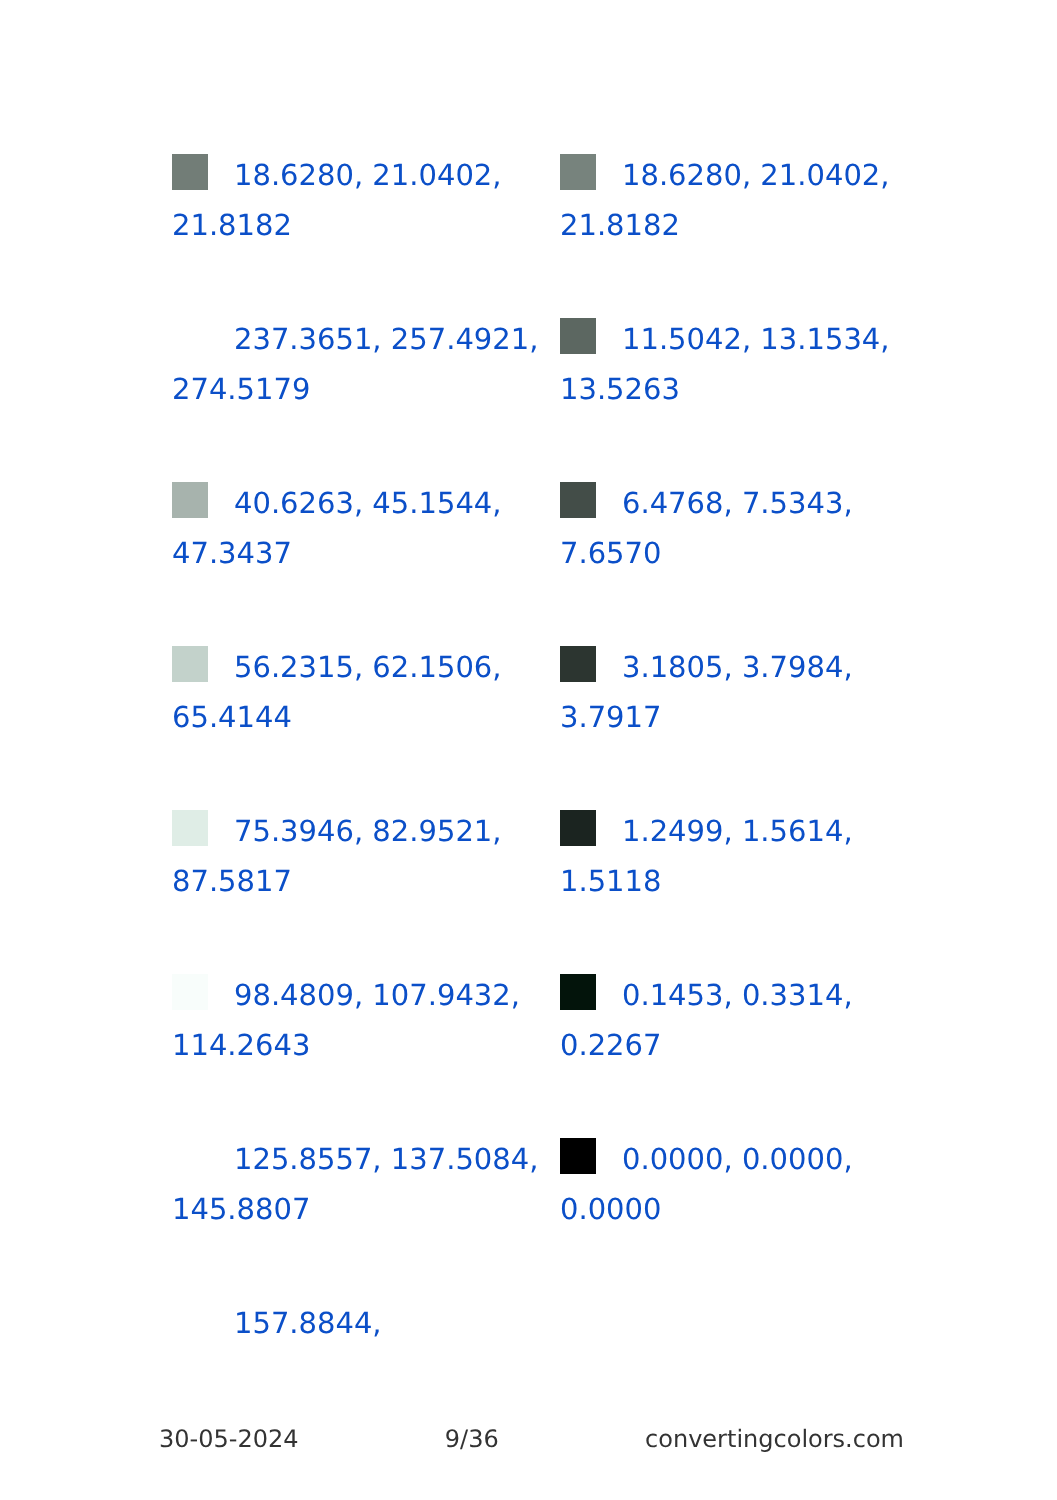18.6280, 21.0402, 21.8182
18.6280, 21.0402, 21.8182
237.3651, 257.4921, 274.5179
11.5042, 13.1534, 13.5263
40.6263, 45.1544, 47.3437
6.4768, 7.5343, 7.6570
56.2315, 62.1506, 65.4144
3.1805, 3.7984, 3.7917
75.3946, 82.9521, 87.5817
1.2499, 1.5614, 1.5118
98.4809, 107.9432, 114.2643
0.1453, 0.3314, 0.2267
125.8557, 137.5084, 145.8807
0.0000, 0.0000, 0.0000
157.8844,
30-05-2024 9/36 convertingcolors.com